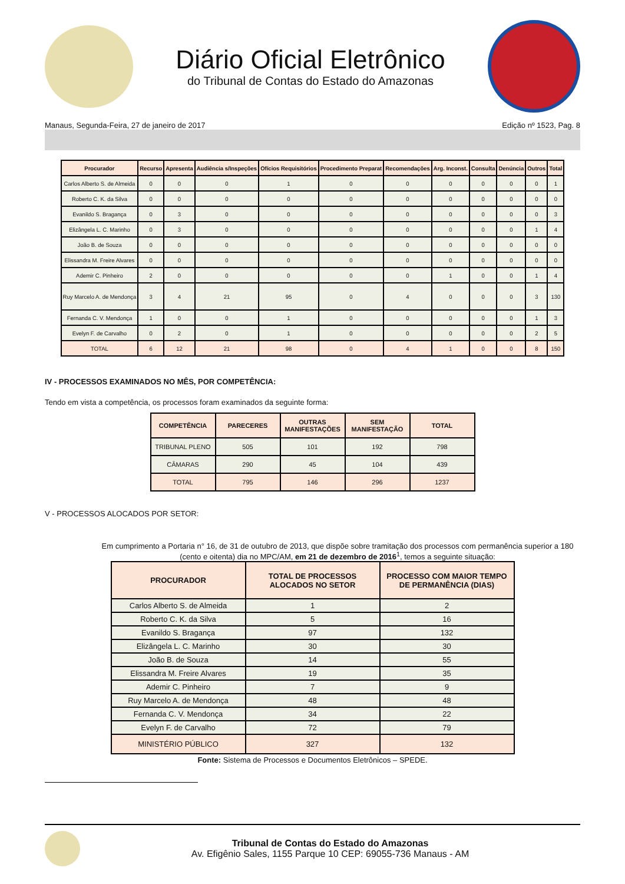Diário Oficial Eletrônico
do Tribunal de Contas do Estado do Amazonas
Manaus, Segunda-Feira, 27 de janeiro de 2017 Edição nº 1523, Pag. 8
| Procurador | Recurso | Apresenta | Audiência s/Inspeções | Ofícios Requisitórios | Procedimento Preparat | Recomendações | Arg. Inconst. | Consulta | Denúncia | Outros | Total |
| --- | --- | --- | --- | --- | --- | --- | --- | --- | --- | --- | --- |
| Carlos Alberto S. de Almeida | 0 | 0 | 0 | 1 | 0 | 0 | 0 | 0 | 0 | 0 | 1 |
| Roberto C. K. da Silva | 0 | 0 | 0 | 0 | 0 | 0 | 0 | 0 | 0 | 0 | 0 |
| Evanildo S. Bragança | 0 | 3 | 0 | 0 | 0 | 0 | 0 | 0 | 0 | 0 | 3 |
| Elizângela L. C. Marinho | 0 | 3 | 0 | 0 | 0 | 0 | 0 | 0 | 0 | 1 | 4 |
| João B. de Souza | 0 | 0 | 0 | 0 | 0 | 0 | 0 | 0 | 0 | 0 | 0 |
| Elissandra M. Freire Alvares | 0 | 0 | 0 | 0 | 0 | 0 | 0 | 0 | 0 | 0 | 0 |
| Ademir C. Pinheiro | 2 | 0 | 0 | 0 | 0 | 0 | 1 | 0 | 0 | 1 | 4 |
| Ruy Marcelo A. de Mendonça | 3 | 4 | 21 | 95 | 0 | 4 | 0 | 0 | 0 | 3 | 130 |
| Fernanda C. V. Mendonça | 1 | 0 | 0 | 1 | 0 | 0 | 0 | 0 | 0 | 1 | 3 |
| Evelyn F. de Carvalho | 0 | 2 | 0 | 1 | 0 | 0 | 0 | 0 | 0 | 2 | 5 |
| TOTAL | 6 | 12 | 21 | 98 | 0 | 4 | 1 | 0 | 0 | 8 | 150 |
IV - PROCESSOS EXAMINADOS NO MÊS, POR COMPETÊNCIA:
Tendo em vista a competência, os processos foram examinados da seguinte forma:
| COMPETÊNCIA | PARECERES | OUTRAS MANIFESTAÇÕES | SEM MANIFESTAÇÃO | TOTAL |
| --- | --- | --- | --- | --- |
| TRIBUNAL PLENO | 505 | 101 | 192 | 798 |
| CÂMARAS | 290 | 45 | 104 | 439 |
| TOTAL | 795 | 146 | 296 | 1237 |
V - PROCESSOS ALOCADOS POR SETOR:
Em cumprimento a Portaria n° 16, de 31 de outubro de 2013, que dispõe sobre tramitação dos processos com permanência superior a 180 (cento e oitenta) dia no MPC/AM, em 21 de dezembro de 2016<sup>1</sup>, temos a seguinte situação:
| PROCURADOR | TOTAL DE PROCESSOS ALOCADOS NO SETOR | PROCESSO COM MAIOR TEMPO DE PERMANÊNCIA (DIAS) |
| --- | --- | --- |
| Carlos Alberto S. de Almeida | 1 | 2 |
| Roberto C. K. da Silva | 5 | 16 |
| Evanildo S. Bragança | 97 | 132 |
| Elizângela L. C. Marinho | 30 | 30 |
| João B. de Souza | 14 | 55 |
| Elissandra M. Freire Alvares | 19 | 35 |
| Ademir C. Pinheiro | 7 | 9 |
| Ruy Marcelo A. de Mendonça | 48 | 48 |
| Fernanda C. V. Mendonça | 34 | 22 |
| Evelyn F. de Carvalho | 72 | 79 |
| MINISTÉRIO PÚBLICO | 327 | 132 |
Fonte: Sistema de Processos e Documentos Eletrônicos – SPEDE.
Tribunal de Contas do Estado do Amazonas
Av. Efigênio Sales, 1155 Parque 10 CEP: 69055-736 Manaus - AM